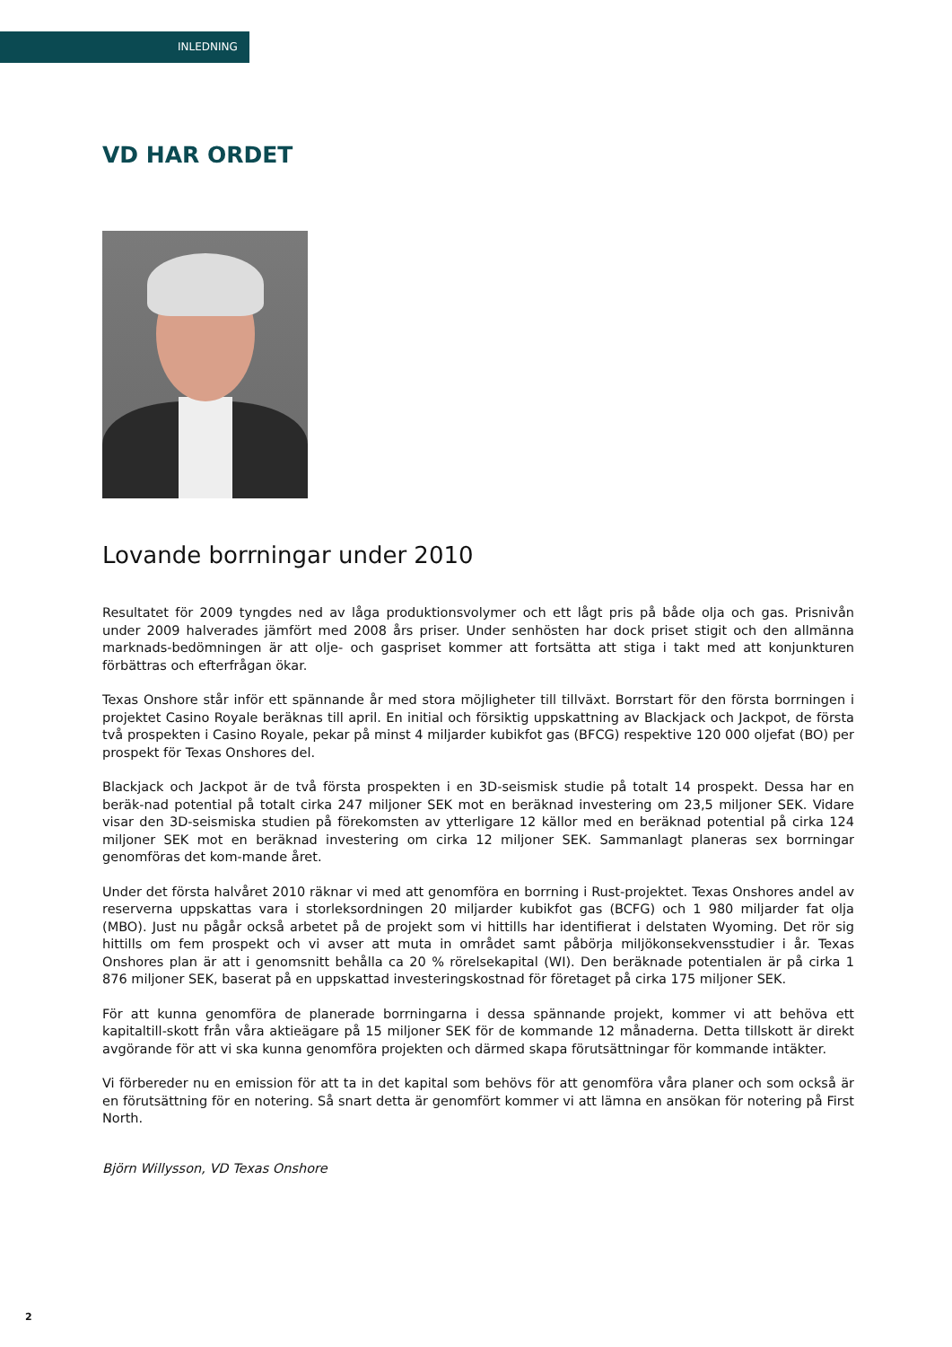INLEDNING
VD HAR ORDET
Lovande borrningar under 2010
Resultatet för 2009 tyngdes ned av låga produktionsvolymer och ett lågt pris på både olja och gas. Prisnivån under 2009 halverades jämfört med 2008 års priser. Under senhösten har dock priset stigit och den allmänna marknads-bedömningen är att olje- och gaspriset kommer att fortsätta att stiga i takt med att konjunkturen förbättras och efterfrågan ökar.
Texas Onshore står inför ett spännande år med stora möjligheter till tillväxt. Borrstart för den första borrningen i projektet Casino Royale beräknas till april. En initial och försiktig uppskattning av Blackjack och Jackpot, de första två prospekten i Casino Royale, pekar på minst 4 miljarder kubikfot gas (BFCG) respektive 120 000 oljefat (BO) per prospekt för Texas Onshores del.
Blackjack och Jackpot är de två första prospekten i en 3D-seismisk studie på totalt 14 prospekt. Dessa har en beräk-nad potential på totalt cirka 247 miljoner SEK mot en beräknad investering om 23,5 miljoner SEK. Vidare visar den 3D-seismiska studien på förekomsten av ytterligare 12 källor med en beräknad potential på cirka 124 miljoner SEK mot en beräknad investering om cirka 12 miljoner SEK. Sammanlagt planeras sex borrningar genomföras det kom-mande året.
Under det första halvåret 2010 räknar vi med att genomföra en borrning i Rust-projektet. Texas Onshores andel av reserverna uppskattas vara i storleksordningen 20 miljarder kubikfot gas (BCFG) och 1 980 miljarder fat olja (MBO). Just nu pågår också arbetet på de projekt som vi hittills har identifierat i delstaten Wyoming. Det rör sig hittills om fem prospekt och vi avser att muta in området samt påbörja miljökonsekvensstudier i år. Texas Onshores plan är att i genomsnitt behålla ca 20 % rörelsekapital (WI). Den beräknade potentialen är på cirka 1 876 miljoner SEK, baserat på en uppskattad investeringskostnad för företaget på cirka 175 miljoner SEK.
För att kunna genomföra de planerade borrningarna i dessa spännande projekt, kommer vi att behöva ett kapitaltill-skott från våra aktieägare på 15 miljoner SEK för de kommande 12 månaderna. Detta tillskott är direkt avgörande för att vi ska kunna genomföra projekten och därmed skapa förutsättningar för kommande intäkter.
Vi förbereder nu en emission för att ta in det kapital som behövs för att genomföra våra planer och som också är en förutsättning för en notering. Så snart detta är genomfört kommer vi att lämna en ansökan för notering på First North.
Björn Willysson, VD Texas Onshore
2